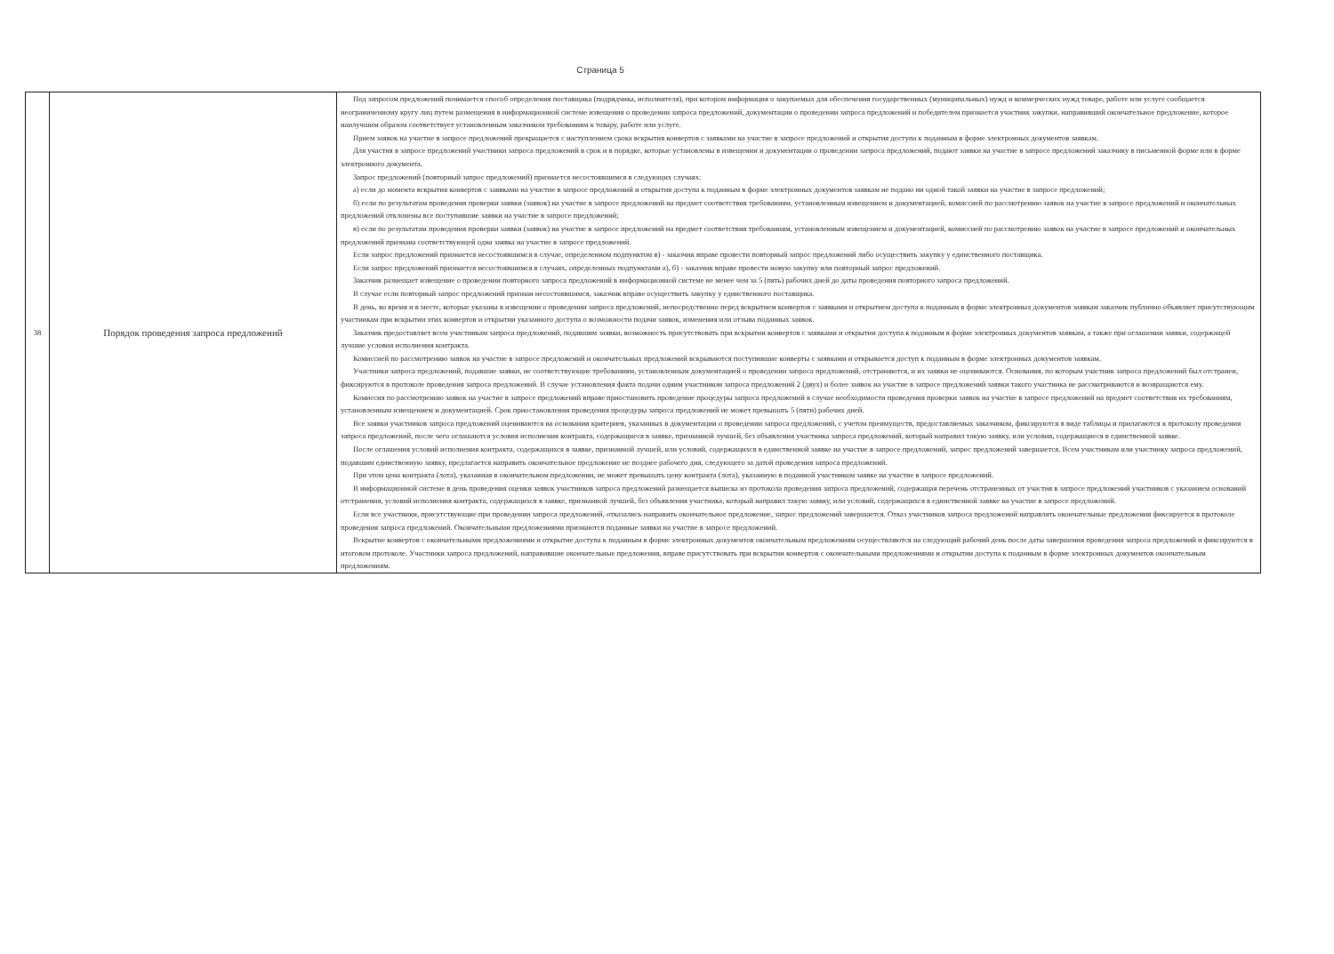Страница 5
| 38 | Порядок проведения запроса предложений | Под запросом предложений понимается способ определения поставщика (подрядчика, исполнителя), при котором информация о закупаемых для обеспечения государственных (муниципальных) нужд и коммерческих нужд товаре, работе или услуге сообщается неограниченному кругу лиц путем размещения в информационной системе извещения о проведении запроса предложений, документации о проведении запроса предложений и победителем признается участник закупки, направивший окончательное предложение, которое наилучшим образом соответствует установленным заказчиком требованиям к товару, работе или услуге. Прием заявок на участие в запросе предложений прекращается с наступлением срока вскрытия конвертов с заявками на участие в запросе предложений и открытия доступа к поданным в форме электронных документов заявкам. Для участия в запросе предложений участники запроса предложений в срок и в порядке, которые установлены в извещении и документации о проведении запроса предложений, подают заявки на участие в запросе предложений заказчику в письменной форме или в форме электронного документа. Запрос предложений (повторный запрос предложений) признается несостоявшимся в следующих случаях: а) если до момента вскрытия конвертов с заявками на участие в запросе предложений и открытия доступа к поданным в форме электронных документов заявкам не подано ни одной такой заявки на участие в запросе предложений; б) если по результатам проведения проверки заявки (заявок) на участие в запросе предложений на предмет соответствия требованиям, установленным извещением и документацией, комиссией по рассмотрению заявок на участие в запросе предложений и окончательных предложений отклонены все поступившие заявки на участие в запросе предложений; в) если по результатам проведения проверки заявки (заявок) на участие в запросе предложений на предмет соответствия требованиям, установленным извещением и документацией, комиссией по рассмотрению заявок на участие в запросе предложений и окончательных предложений признана соответствующей одна заявка на участие в запросе предложений. Если запрос предложений признается несостоявшимся в случае, определенном подпунктом в) - заказчик вправе провести повторный запрос предложений либо осуществить закупку у единственного поставщика. Если запрос предложений признается несостоявшимся в случаях, определенных подпунктами а), б) - заказчик вправе провести новую закупку или повторный запрос предложений. Заказчик размещает извещение о проведении повторного запроса предложений в информационной системе не менее чем за 5 (пять) рабочих дней до даты проведения повторного запроса предложений. В случае если повторный запрос предложений признан несостоявшимся, заказчик вправе осуществить закупку у единственного поставщика. В день, во время и в месте, которые указаны в извещении о проведении запроса предложений, непосредственно перед вскрытием конвертов с заявками и открытием доступа к поданным в форме электронных документов заявкам заказчик публично объявляет присутствующим участникам при вскрытии этих конвертов и открытии указанного доступа о возможности подачи заявок, изменения или отзыва поданных заявок. Заказчик предоставляет всем участникам запроса предложений, подавшим заявки, возможность присутствовать при вскрытии конвертов с заявками и открытии доступа к поданным в форме электронных документов заявкам, а также при оглашении заявки, содержащей лучшие условия исполнения контракта. Комиссией по рассмотрению заявок на участие в запросе предложений и окончательных предложений вскрываются поступившие конверты с заявками и открывается доступ к поданным в форме электронных документов заявкам. Участники запроса предложений, подавшие заявки, не соответствующие требованиям, установленным документацией о проведении запроса предложений, отстраняются, и их заявки не оцениваются. Основания, по которым участник запроса предложений был отстранен, фиксируются в протоколе проведения запроса предложений. В случае установления факта подачи одним участником запроса предложений 2 (двух) и более заявок на участие в запросе предложений заявки такого участника не рассматриваются и возвращаются ему. Комиссия по рассмотрению заявок на участие в запросе предложений вправе приостановить проведение процедуры запроса предложений в случае необходимости проведения проверки заявок на участие в запросе предложений на предмет соответствия их требованиям, установленным извещением и документацией. Срок приостановления проведения процедуры запроса предложений не может превышать 5 (пяти) рабочих дней. Все заявки участников запроса предложений оцениваются на основании критериев, указанных в документации о проведении запроса предложений, с учетом преимуществ, предоставляемых заказчиком, фиксируются в виде таблицы и прилагаются к протоколу проведения запроса предложений, после чего оглашаются условия исполнения контракта, содержащиеся в заявке, признанной лучшей, без объявления участника запроса предложений, который направил такую заявку, или условия, содержащиеся в единственной заявке. После оглашения условий исполнения контракта, содержащихся в заявке, признанной лучшей, или условий, содержащихся в единственной заявке на участие в запросе предложений, запрос предложений завершается. Всем участникам или участнику запроса предложений, подавшим единственную заявку, предлагается направить окончательное предложение не позднее рабочего дня, следующего за датой проведения запроса предложений. При этом цена контракта (лота), указанная в окончательном предложении, не может превышать цену контракта (лота), указанную в поданной участником заявке на участие в запросе предложений. В информационной системе в день проведения оценки заявок участников запроса предложений размещается выписка из протокола проведения запроса предложений, содержащая перечень отстраненных от участия в запросе предложений участников с указанием оснований отстранения, условий исполнения контракта, содержащихся в заявке, признанной лучшей, без объявления участника, который направил такую заявку, или условий, содержащихся в единственной заявке на участие в запросе предложений. Если все участники, присутствующие при проведении запроса предложений, отказались направить окончательное предложение, запрос предложений завершается. Отказ участников запроса предложений направлять окончательные предложения фиксируется в протоколе проведения запроса предложений. Окончательными предложениями признаются поданные заявки на участие в запросе предложений. Вскрытие конвертов с окончательными предложениями и открытие доступа к поданным в форме электронных документов окончательным предложениям осуществляются на следующий рабочий день после даты завершения проведения запроса предложений и фиксируются в итоговом протоколе. Участники запроса предложений, направившие окончательные предложения, вправе присутствовать при вскрытии конвертов с окончательными предложениями и открытии доступа к поданным в форме электронных документов окончательным предложениям. |